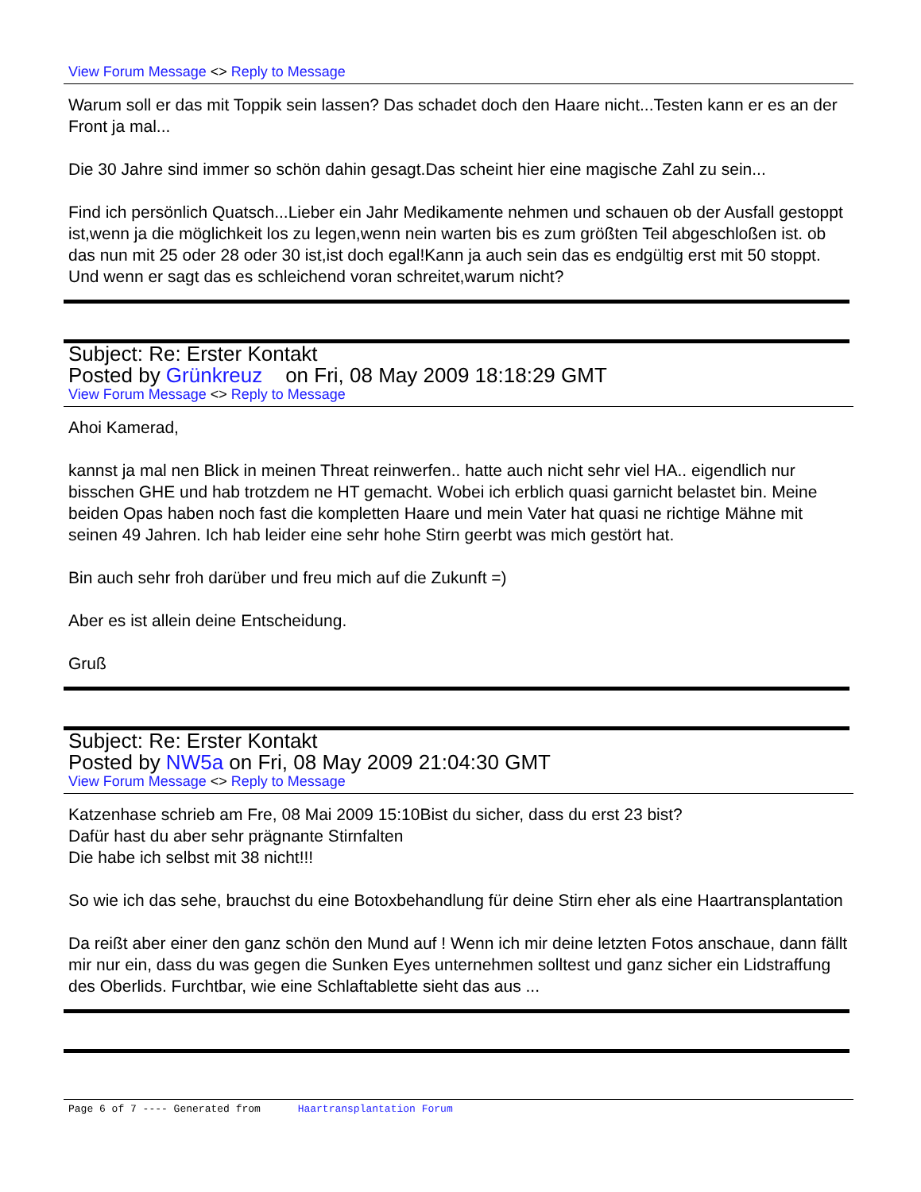View Forum Message <> Reply to Message
Warum soll er das mit Toppik sein lassen? Das schadet doch den Haare nicht...Testen kann er es an der Front ja mal...
Die 30 Jahre sind immer so schön dahin gesagt.Das scheint hier eine magische Zahl zu sein...
Find ich persönlich Quatsch...Lieber ein Jahr Medikamente nehmen und schauen ob der Ausfall gestoppt ist,wenn ja die möglichkeit los zu legen,wenn nein warten bis es zum größten Teil abgeschloßen ist. ob das nun mit 25 oder 28 oder 30 ist,ist doch egal!Kann ja auch sein das es endgültig erst mit 50 stoppt. Und wenn er sagt das es schleichend voran schreitet,warum nicht?
Subject: Re: Erster Kontakt
Posted by Grünkreuz on Fri, 08 May 2009 18:18:29 GMT
View Forum Message <> Reply to Message
Ahoi Kamerad,
kannst ja mal nen Blick in meinen Threat reinwerfen.. hatte auch nicht sehr viel HA.. eigendlich nur bisschen GHE und hab trotzdem ne HT gemacht. Wobei ich erblich quasi garnicht belastet bin. Meine beiden Opas haben noch fast die kompletten Haare und mein Vater hat quasi ne richtige Mähne mit seinen 49 Jahren. Ich hab leider eine sehr hohe Stirn geerbt was mich gestört hat.
Bin auch sehr froh darüber und freu mich auf die Zukunft =)
Aber es ist allein deine Entscheidung.
Gruß
Subject: Re: Erster Kontakt
Posted by NW5a on Fri, 08 May 2009 21:04:30 GMT
View Forum Message <> Reply to Message
Katzenhase schrieb am Fre, 08 Mai 2009 15:10Bist du sicher, dass du erst 23 bist?
Dafür hast du aber sehr prägnante Stirnfalten
Die habe ich selbst mit 38 nicht!!!
So wie ich das sehe, brauchst du eine Botoxbehandlung für deine Stirn eher als eine Haartransplantation
Da reißt aber einer den ganz schön den Mund auf ! Wenn ich mir deine letzten Fotos anschaue, dann fällt mir nur ein, dass du was gegen die Sunken Eyes unternehmen solltest und ganz sicher ein Lidstraffung des Oberlids. Furchtbar, wie eine Schlaftablette sieht das aus ...
Page 6 of 7 ---- Generated from Haartransplantation Forum